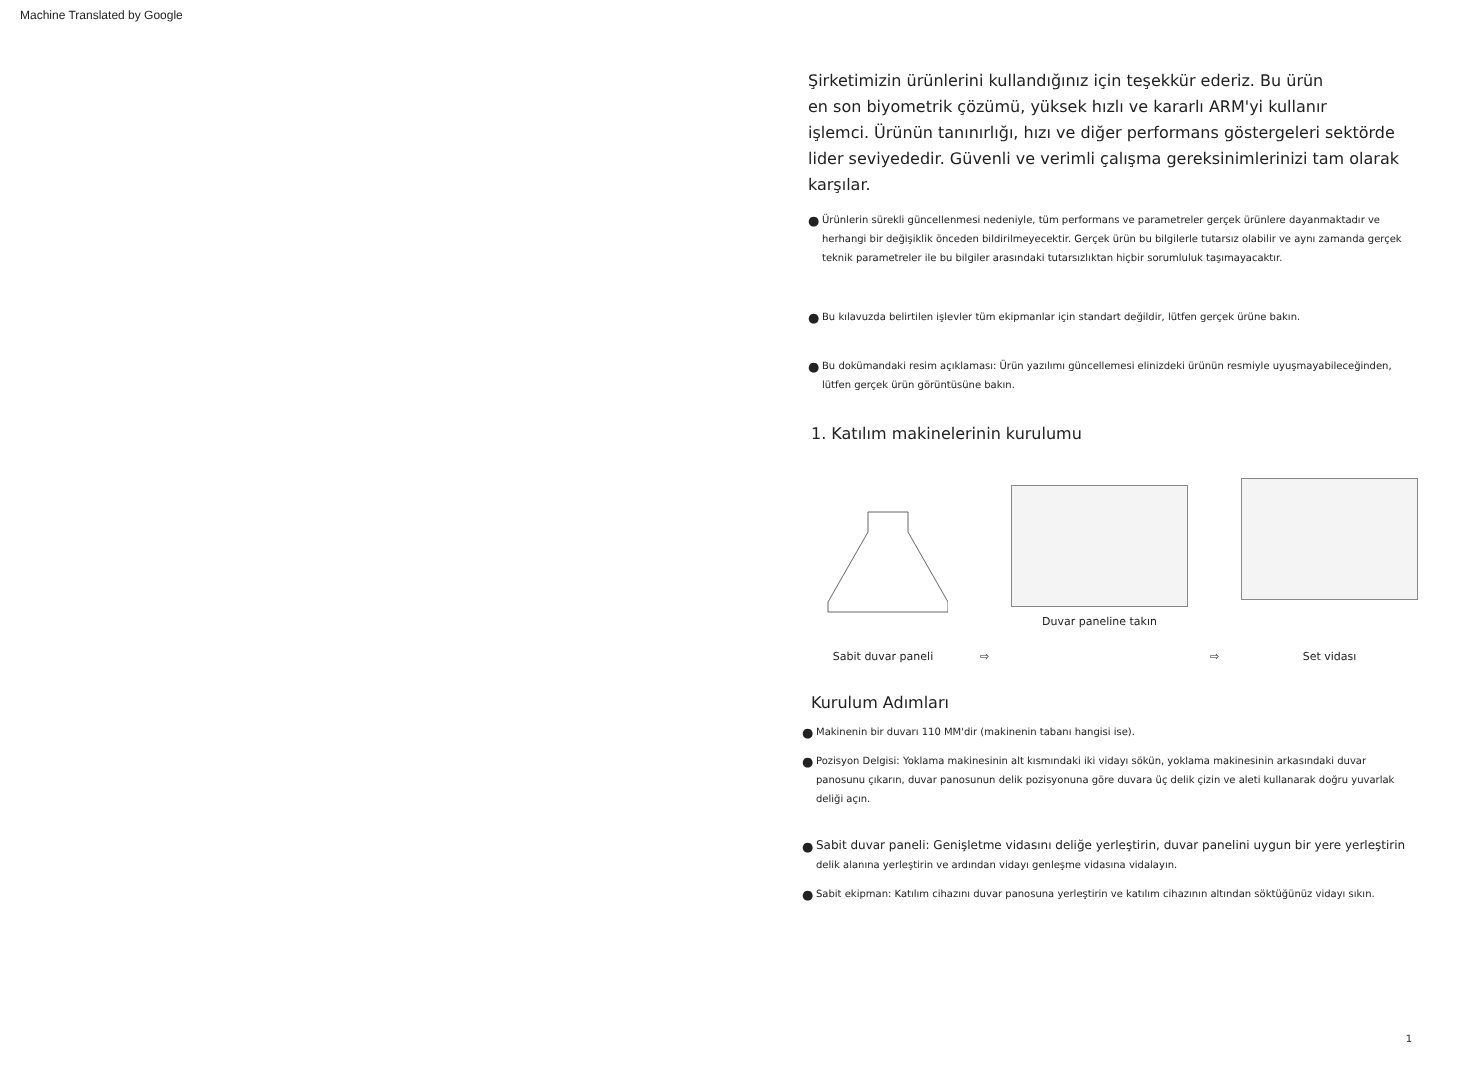Machine Translated by Google
Şirketimizin ürünlerini kullandığınız için teşekkür ederiz. Bu ürün
en son biyometrik çözümü, yüksek hızlı ve kararlı ARM'yi kullanır
işlemci. Ürünün tanınırlığı, hızı ve diğer performans göstergeleri sektörde
lider seviyededir. Güvenli ve verimli çalışma gereksinimlerinizi tam olarak
karşılar.
● Ürünlerin sürekli güncellenmesi nedeniyle, tüm performans ve parametreler gerçek ürünlere dayanmaktadır ve herhangi bir değişiklik önceden bildirilmeyecektir. Gerçek ürün bu bilgilerle tutarsız olabilir ve aynı zamanda gerçek teknik parametreler ile bu bilgiler arasındaki tutarsızlıktan hiçbir sorumluluk taşımayacaktır.
● Bu kılavuzda belirtilen işlevler tüm ekipmanlar için standart değildir, lütfen gerçek ürüne bakın.
● Bu dokümandaki resim açıklaması: Ürün yazılımı güncellemesi elinizdeki ürünün resmiyle uyuşmayabileceğinden, lütfen gerçek ürün görüntüsüne bakın.
1. Katılım makinelerinin kurulumu
Sabit duvar paneli
⇨
Duvar paneline takın
⇨
Set vidası
Kurulum Adımları
● Makinenin bir duvarı 110 MM'dir (makinenin tabanı hangisi ise).
● Pozisyon Delgisi: Yoklama makinesinin alt kısmındaki iki vidayı sökün, yoklama makinesinin arkasındaki duvar panosunu çıkarın, duvar panosunun delik pozisyonuna göre duvara üç delik çizin ve aleti kullanarak doğru yuvarlak deliği açın.
● Sabit duvar paneli: Genişletme vidasını deliğe yerleştirin, duvar panelini uygun bir yere yerleştirin delik alanına yerleştirin ve ardından vidayı genleşme vidasına vidalayın.
● Sabit ekipman: Katılım cihazını duvar panosuna yerleştirin ve katılım cihazının altından söktüğünüz vidayı sıkın.
1